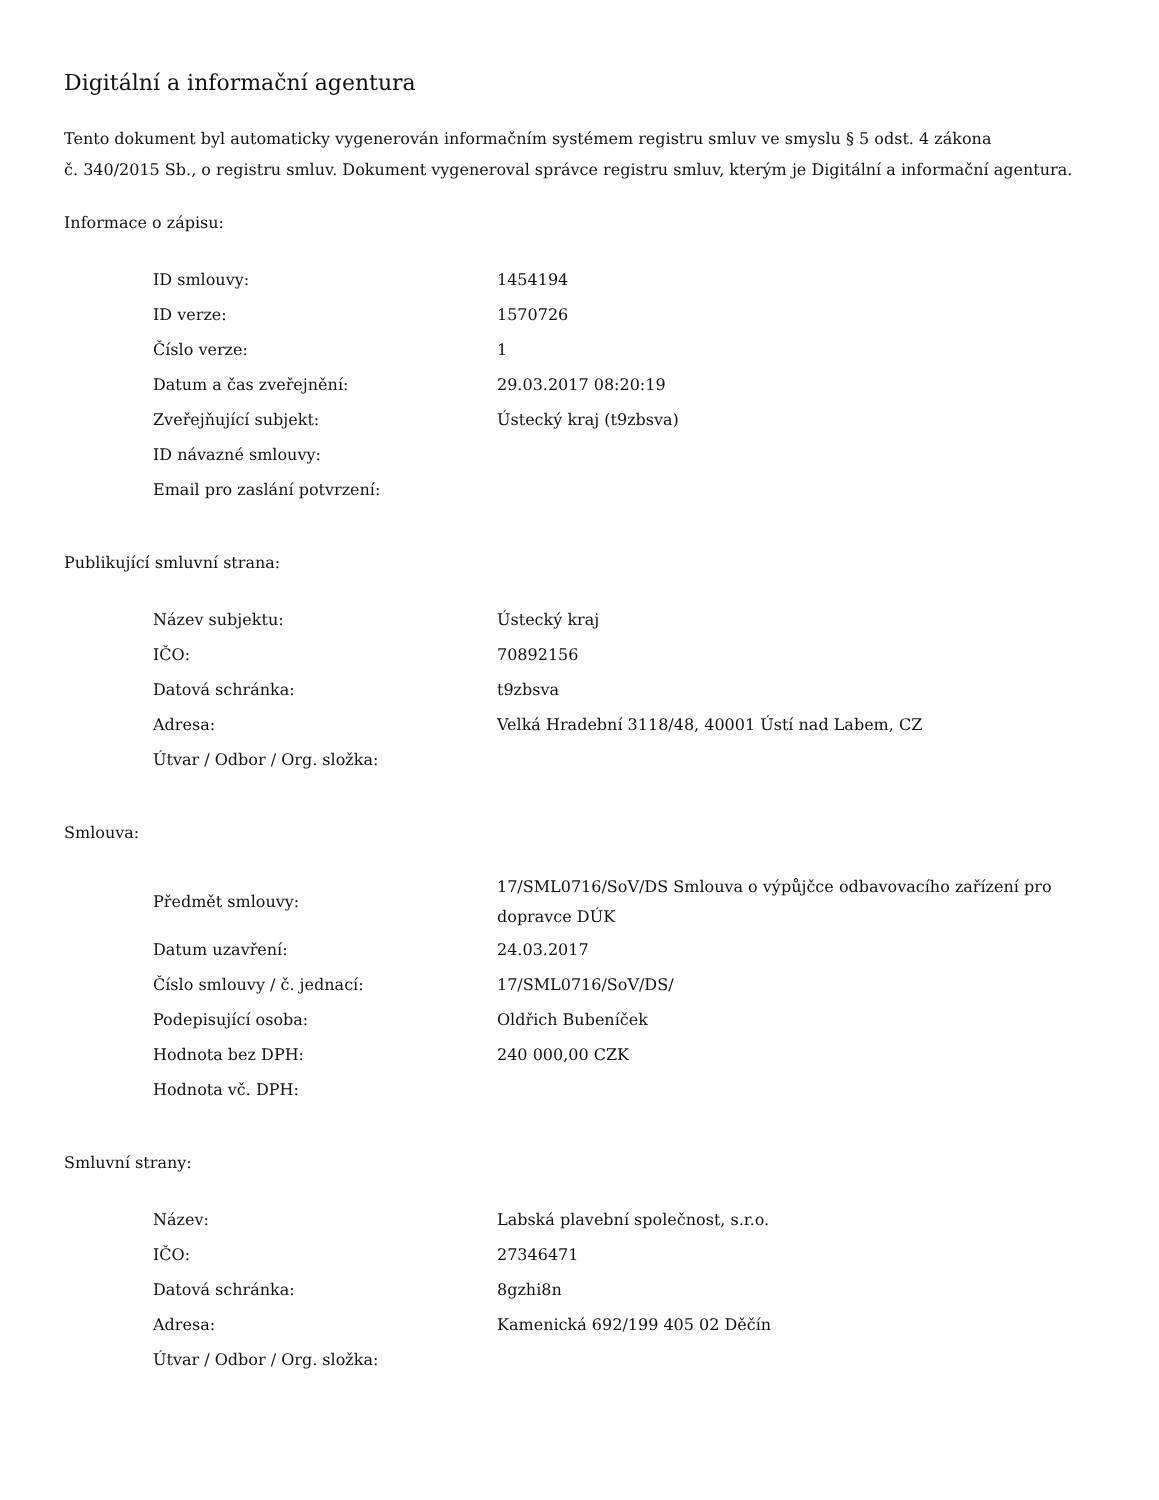Digitální a informační agentura
Tento dokument byl automaticky vygenerován informačním systémem registru smluv ve smyslu § 5 odst. 4 zákona
č. 340/2015 Sb., o registru smluv. Dokument vygeneroval správce registru smluv, kterým je Digitální a informační agentura.
Informace o zápisu:
| ID smlouvy: | 1454194 |
| ID verze: | 1570726 |
| Číslo verze: | 1 |
| Datum a čas zveřejnění: | 29.03.2017 08:20:19 |
| Zveřejňující subjekt: | Ústecký kraj (t9zbsva) |
| ID návazné smlouvy: | |
| Email pro zaslání potvrzení: | |
Publikující smluvní strana:
| Název subjektu: | Ústecký kraj |
| IČO: | 70892156 |
| Datová schránka: | t9zbsva |
| Adresa: | Velká Hradební 3118/48, 40001 Ústí nad Labem, CZ |
| Útvar / Odbor / Org. složka: | |
Smlouva:
| Předmět smlouvy: | 17/SML0716/SoV/DS Smlouva o výpůjčce odbavovacího zařízení pro dopravce DÚK |
| Datum uzavření: | 24.03.2017 |
| Číslo smlouvy / č. jednací: | 17/SML0716/SoV/DS/ |
| Podepisující osoba: | Oldřich Bubeníček |
| Hodnota bez DPH: | 240 000,00 CZK |
| Hodnota vč. DPH: | |
Smluvní strany:
| Název: | Labská plavební společnost, s.r.o. |
| IČO: | 27346471 |
| Datová schránka: | 8gzhi8n |
| Adresa: | Kamenická 692/199 405 02 Děčín |
| Útvar / Odbor / Org. složka: | |